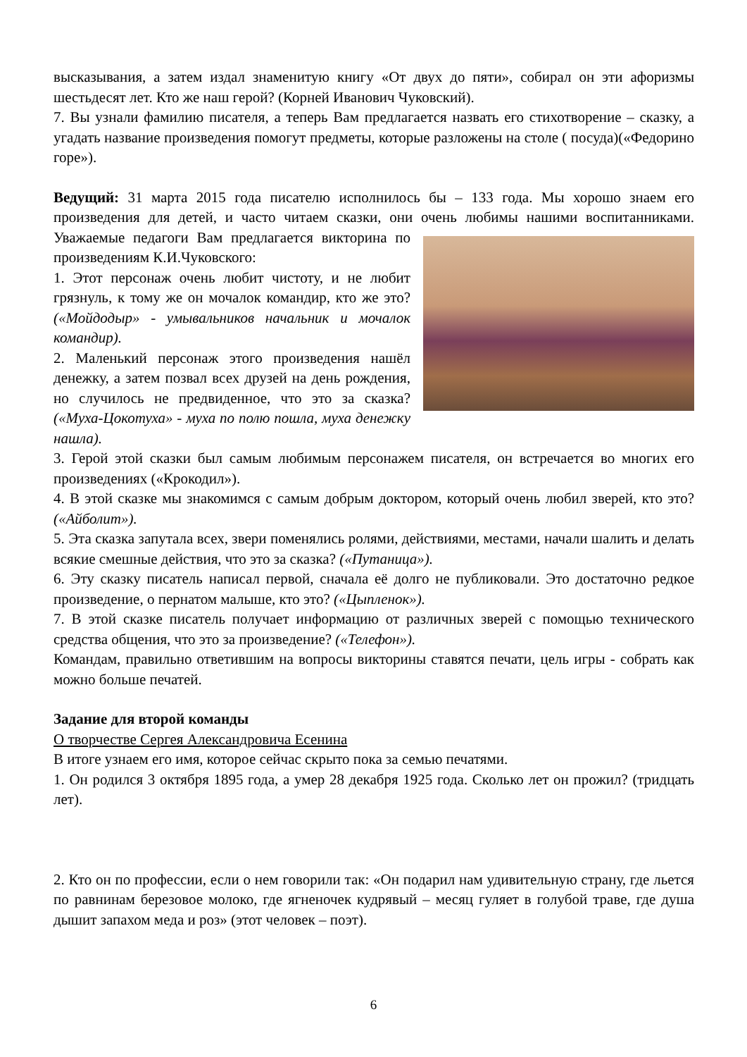высказывания, а затем издал знаменитую книгу «От двух до пяти», собирал он эти афоризмы шестьдесят лет. Кто же наш герой? (Корней Иванович Чуковский).
7. Вы узнали фамилию писателя, а теперь Вам предлагается назвать его стихотворение – сказку, а угадать название произведения помогут предметы, которые разложены на столе ( посуда)(«Федорино горе»).
Ведущий: 31 марта 2015 года писателю исполнилось бы – 133 года. Мы хорошо знаем его произведения для детей, и часто читаем сказки, они очень любимы нашими воспитанниками. Уважаемые педагоги Вам предлагается викторина по произведениям К.И.Чуковского:
1. Этот персонаж очень любит чистоту, и не любит грязнуль, к тому же он мочалок командир, кто же это? («Мойдодыр» - умывальников начальник и мочалок командир).
2. Маленький персонаж этого произведения нашёл денежку, а затем позвал всех друзей на день рождения, но случилось не предвиденное, что это за сказка? («Муха-Цокотуха» - муха по полю пошла, муха денежку нашла).
3. Герой этой сказки был самым любимым персонажем писателя, он встречается во многих его произведениях («Крокодил»).
4. В этой сказке мы знакомимся с самым добрым доктором, который очень любил зверей, кто это? («Айболит»).
5. Эта сказка запутала всех, звери поменялись ролями, действиями, местами, начали шалить и делать всякие смешные действия, что это за сказка? («Путаница»).
6. Эту сказку писатель написал первой, сначала её долго не публиковали. Это достаточно редкое произведение, о пернатом малыше, кто это? («Цыпленок»).
7. В этой сказке писатель получает информацию от различных зверей с помощью технического средства общения, что это за произведение? («Телефон»).
Командам, правильно ответившим на вопросы викторины ставятся печати, цель игры - собрать как можно больше печатей.
Задание для второй команды
О творчестве Сергея Александровича Есенина
В итоге узнаем его имя, которое сейчас скрыто пока за семью печатями.
1. Он родился 3 октября 1895 года, а умер 28 декабря 1925 года. Сколько лет он прожил? (тридцать лет).
2. Кто он по профессии, если о нем говорили так: «Он подарил нам удивительную страну, где льется по равнинам березовое молоко, где ягненочек кудрявый – месяц гуляет в голубой траве, где душа дышит запахом меда и роз» (этот человек – поэт).
6